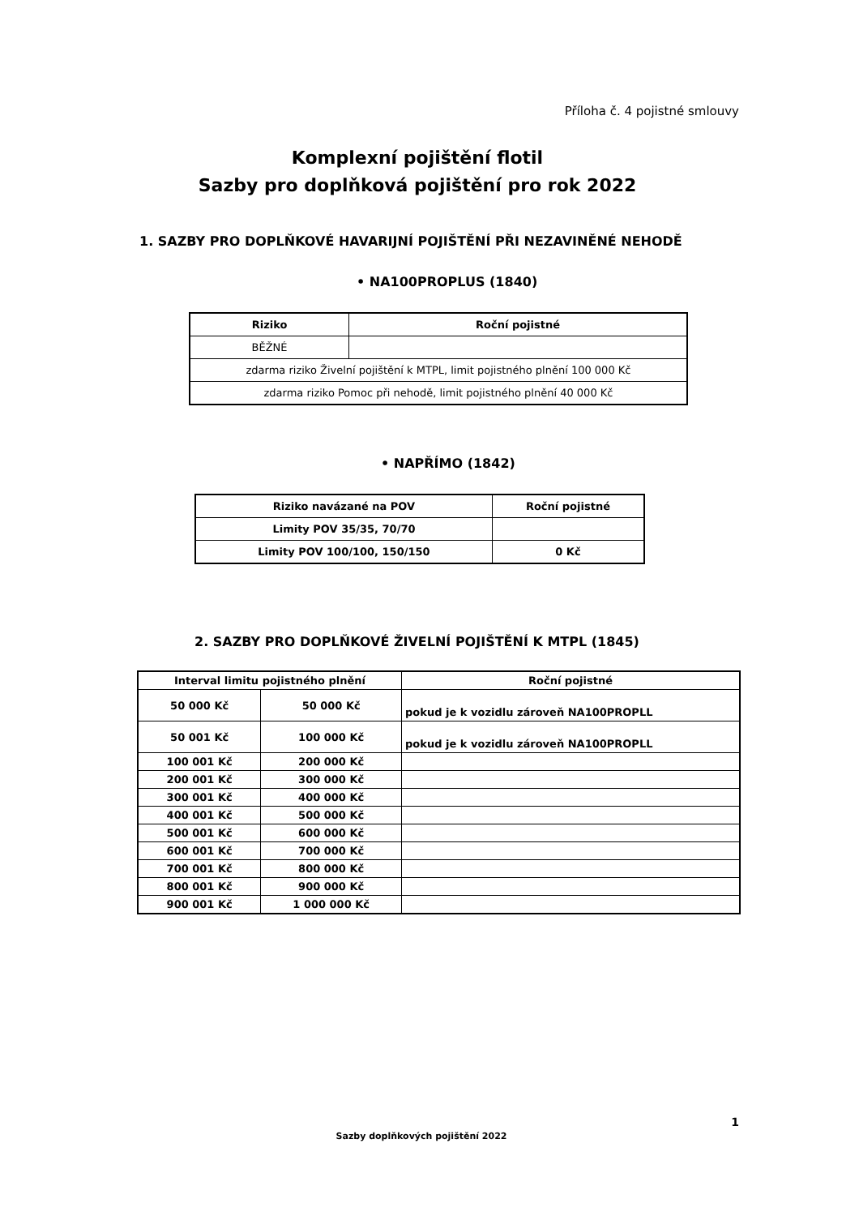Příloha č. 4 pojistné smlouvy
Komplexní pojištění flotil
Sazby pro doplňková pojištění pro rok 2022
1. SAZBY PRO DOPLŇKOVÉ HAVARIJNÍ POJIŠTĚNÍ PŘI NEZAVINĚNÉ NEHODĚ
• NA100PROPLUS (1840)
| Riziko | Roční pojistné |
| --- | --- |
| BĚŽNÉ | |
| zdarma riziko Živelní pojištění k MTPL, limit pojistného plnění 100 000 Kč | |
| zdarma riziko Pomoc při nehodě, limit pojistného plnění 40 000 Kč | |
• NAPŘÍMO (1842)
| Riziko navázané na POV | Roční pojistné |
| Limity POV 35/35, 70/70 | |
| Limity POV 100/100, 150/150 | 0 Kč |
2. SAZBY PRO DOPLŇKOVÉ ŽIVELNÍ POJIŠTĚNÍ K MTPL (1845)
| Interval limitu pojistného plnění | | Roční pojistné |
| 50 000 Kč | 50 000 Kč | pokud je k vozidlu zároveň NA100PROPLL |
| 50 001 Kč | 100 000 Kč | pokud je k vozidlu zároveň NA100PROPLL |
| 100 001 Kč | 200 000 Kč | |
| 200 001 Kč | 300 000 Kč | |
| 300 001 Kč | 400 000 Kč | |
| 400 001 Kč | 500 000 Kč | |
| 500 001 Kč | 600 000 Kč | |
| 600 001 Kč | 700 000 Kč | |
| 700 001 Kč | 800 000 Kč | |
| 800 001 Kč | 900 000 Kč | |
| 900 001 Kč | 1 000 000 Kč | |
1
Sazby doplňkových pojištění 2022